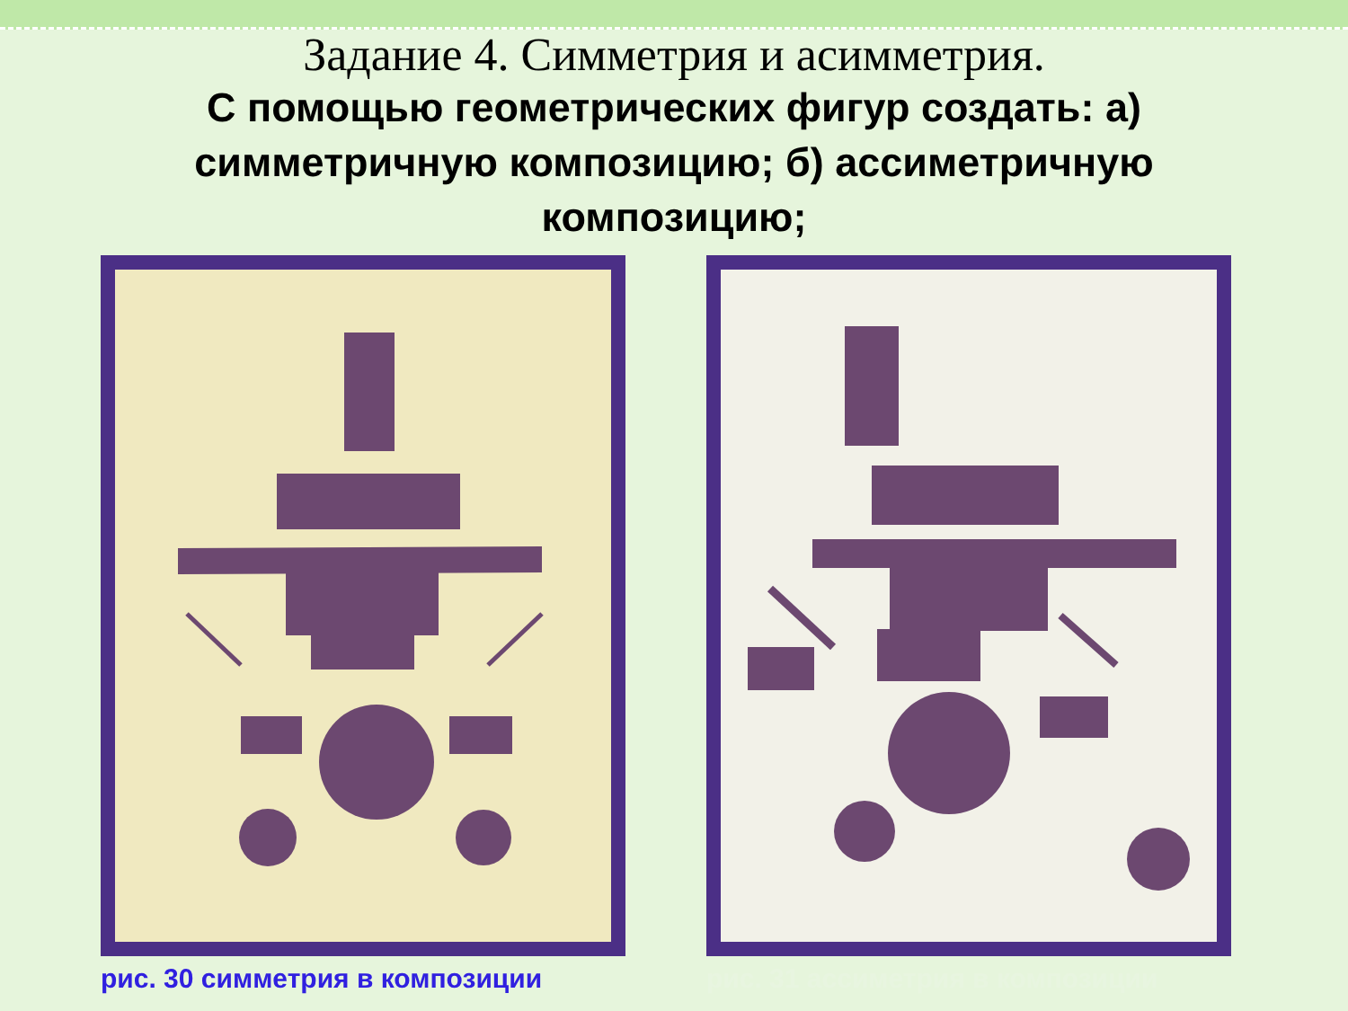Задание 4. Симметрия и асимметрия.
С помощью геометрических фигур создать: а) симметричную композицию; б) ассиметричную композицию;
рис. 30 симметрия в композиции рис. 31 ассиметрия в композиции